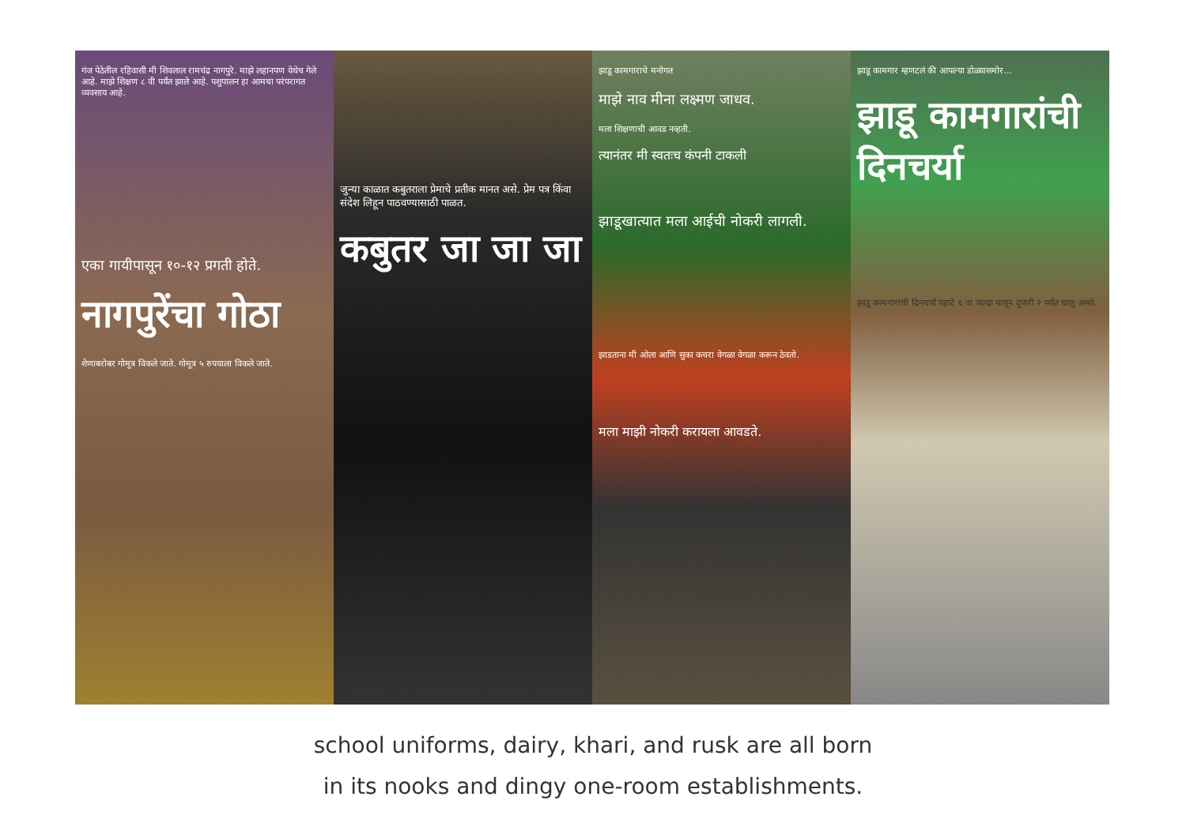गंज पेठेतील रहिवासी मी शिवलाल रामचंद्र नागपुरे. माझे लहानपण येथेच गेले आहे. माझे शिक्षण ८ वी पर्यंत झाले आहे. पशुपालन हा आमचा परंपरागत व्यवसाय आहे.
एका गायीपासून १०-१२ प्रगती होते.
नागपुरेंचा गोठा
शेणाबरोबर गोमूत्र विकले जाते. गोमूत्र ५ रुपयाला विकले जाते.
जुन्या काळात कबुतराला प्रेमाचे प्रतीक मानत असे. प्रेम पत्र किंवा संदेश लिहून पाठवण्यासाठी पाळत.
कबुतर जा जा जा
झाडू कामगाराचे मनोगत
माझे नाव मीना लक्ष्मण जाधव.
मला शिक्षणाची आवड नव्हती.
त्यानंतर मी स्वतःच कंपनी टाकली
झाडूखात्यात मला आईची नोकरी लागली.
झाडताना मी ओला आणि सुका कचरा वेगळा वेगळा करून ठेवतो.
मला माझी नोकरी करायला आवडते.
झाडू कामगार म्हणटलं की आपल्या डोळ्यासमोर...
झाडू कामगारांची दिनचर्या
झाडू कामगारांची दिनचर्या पहाटे ६ वा जल्दा पासून दुपारी २ पर्यंत चालू असते.
school uniforms, dairy, khari, and rusk are all born
in its nooks and dingy one-room establishments.